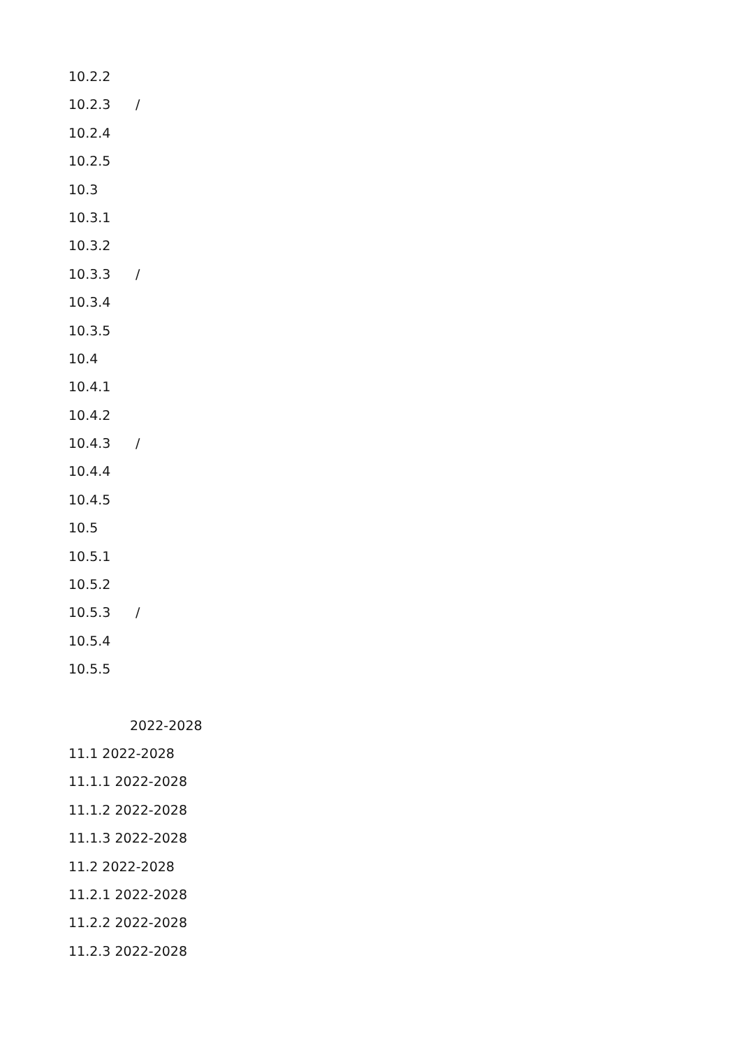10.2.2
10.2.3 /
10.2.4
10.2.5
10.3
10.3.1
10.3.2
10.3.3 /
10.3.4
10.3.5
10.4
10.4.1
10.4.2
10.4.3 /
10.4.4
10.4.5
10.5
10.5.1
10.5.2
10.5.3 /
10.5.4
10.5.5
2022-2028
11.1 2022-2028
11.1.1 2022-2028
11.1.2 2022-2028
11.1.3 2022-2028
11.2 2022-2028
11.2.1 2022-2028
11.2.2 2022-2028
11.2.3 2022-2028